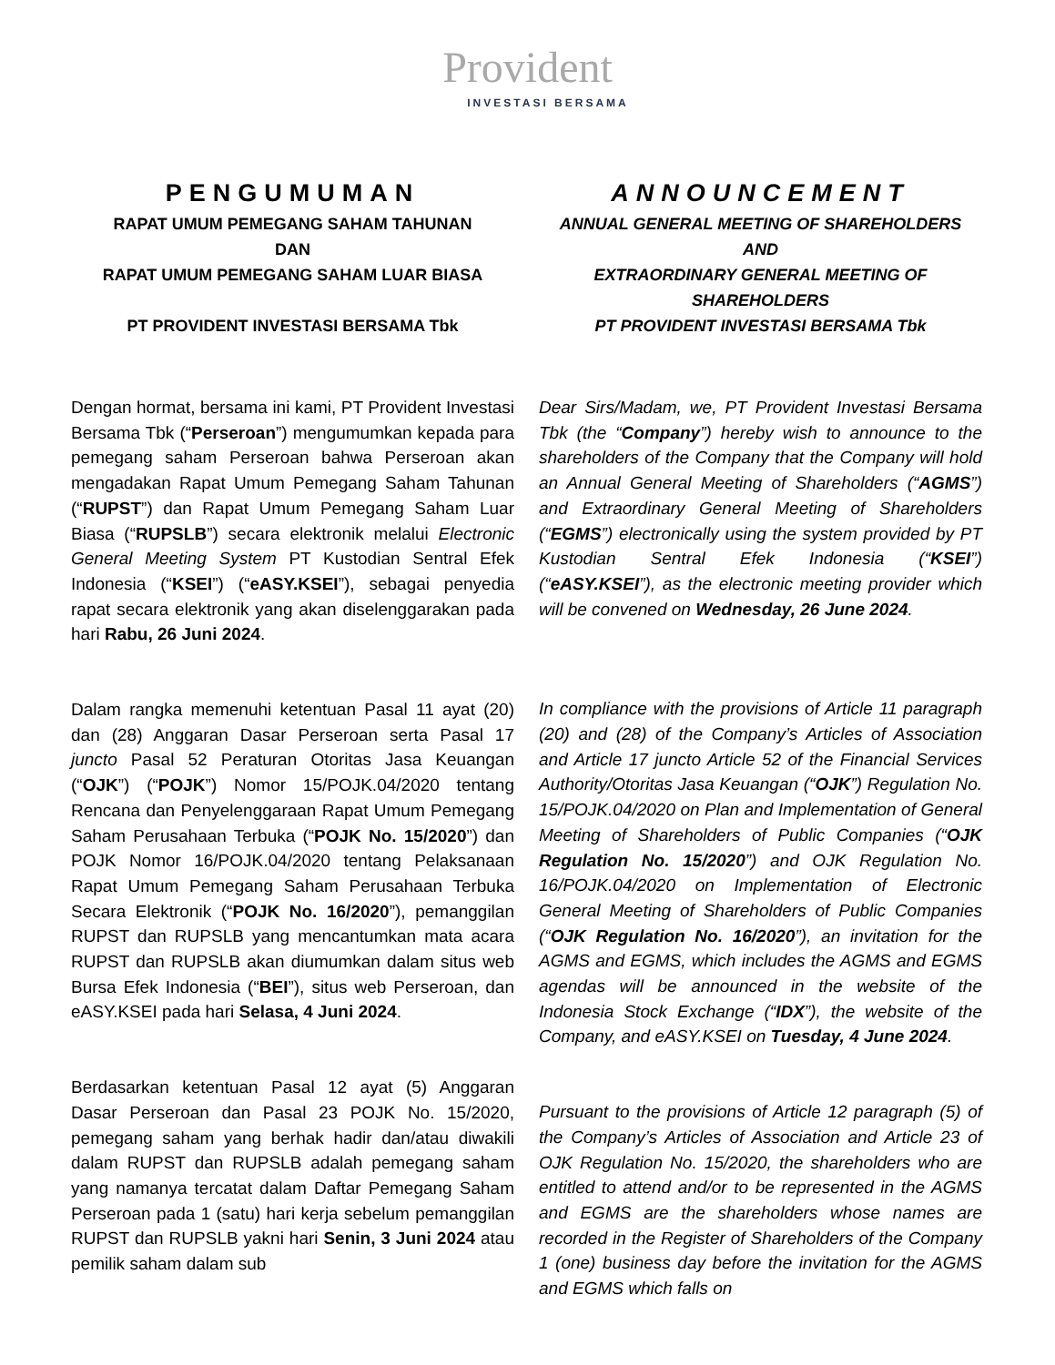Provident
INVESTASI BERSAMA
PENGUMUMAN
RAPAT UMUM PEMEGANG SAHAM TAHUNAN
DAN
RAPAT UMUM PEMEGANG SAHAM LUAR BIASA
PT PROVIDENT INVESTASI BERSAMA Tbk
ANNOUNCEMENT
ANNUAL GENERAL MEETING OF SHAREHOLDERS
AND
EXTRAORDINARY GENERAL MEETING OF SHAREHOLDERS
PT PROVIDENT INVESTASI BERSAMA Tbk
Dengan hormat, bersama ini kami, PT Provident Investasi Bersama Tbk (“Perseroan”) mengumumkan kepada para pemegang saham Perseroan bahwa Perseroan akan mengadakan Rapat Umum Pemegang Saham Tahunan (“RUPST”) dan Rapat Umum Pemegang Saham Luar Biasa (“RUPSLB”) secara elektronik melalui Electronic General Meeting System PT Kustodian Sentral Efek Indonesia (“KSEI”) (“eASY.KSEI”), sebagai penyedia rapat secara elektronik yang akan diselenggarakan pada hari Rabu, 26 Juni 2024.
Dalam rangka memenuhi ketentuan Pasal 11 ayat (20) dan (28) Anggaran Dasar Perseroan serta Pasal 17 juncto Pasal 52 Peraturan Otoritas Jasa Keuangan (“OJK”) (“POJK”) Nomor 15/POJK.04/2020 tentang Rencana dan Penyelenggaraan Rapat Umum Pemegang Saham Perusahaan Terbuka (“POJK No. 15/2020”) dan POJK Nomor 16/POJK.04/2020 tentang Pelaksanaan Rapat Umum Pemegang Saham Perusahaan Terbuka Secara Elektronik (“POJK No. 16/2020”), pemanggilan RUPST dan RUPSLB yang mencantumkan mata acara RUPST dan RUPSLB akan diumumkan dalam situs web Bursa Efek Indonesia (“BEI”), situs web Perseroan, dan eASY.KSEI pada hari Selasa, 4 Juni 2024.
Berdasarkan ketentuan Pasal 12 ayat (5) Anggaran Dasar Perseroan dan Pasal 23 POJK No. 15/2020, pemegang saham yang berhak hadir dan/atau diwakili dalam RUPST dan RUPSLB adalah pemegang saham yang namanya tercatat dalam Daftar Pemegang Saham Perseroan pada 1 (satu) hari kerja sebelum pemanggilan RUPST dan RUPSLB yakni hari Senin, 3 Juni 2024 atau pemilik saham dalam sub
Dear Sirs/Madam, we, PT Provident Investasi Bersama Tbk (the “Company”) hereby wish to announce to the shareholders of the Company that the Company will hold an Annual General Meeting of Shareholders (“AGMS”) and Extraordinary General Meeting of Shareholders (“EGMS”) electronically using the system provided by PT Kustodian Sentral Efek Indonesia (“KSEI”) (“eASY.KSEI”), as the electronic meeting provider which will be convened on Wednesday, 26 June 2024.
In compliance with the provisions of Article 11 paragraph (20) and (28) of the Company’s Articles of Association and Article 17 juncto Article 52 of the Financial Services Authority/Otoritas Jasa Keuangan (“OJK”) Regulation No. 15/POJK.04/2020 on Plan and Implementation of General Meeting of Shareholders of Public Companies (“OJK Regulation No. 15/2020”) and OJK Regulation No. 16/POJK.04/2020 on Implementation of Electronic General Meeting of Shareholders of Public Companies (“OJK Regulation No. 16/2020”), an invitation for the AGMS and EGMS, which includes the AGMS and EGMS agendas will be announced in the website of the Indonesia Stock Exchange (“IDX”), the website of the Company, and eASY.KSEI on Tuesday, 4 June 2024.
Pursuant to the provisions of Article 12 paragraph (5) of the Company’s Articles of Association and Article 23 of OJK Regulation No. 15/2020, the shareholders who are entitled to attend and/or to be represented in the AGMS and EGMS are the shareholders whose names are recorded in the Register of Shareholders of the Company 1 (one) business day before the invitation for the AGMS and EGMS which falls on